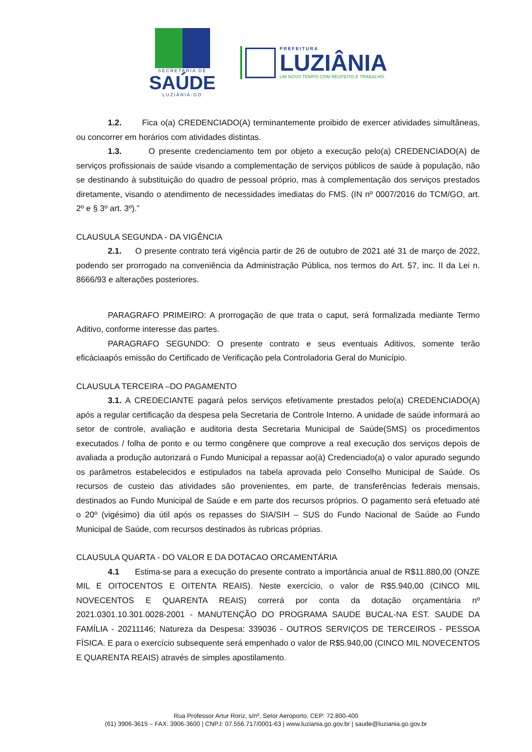SECRETARIA DE
SAÚDE
LUZIÂNIA-GO
PREFEITURA
LUZIÂNIA
UM NOVO TEMPO COM RESPEITO E TRABALHO.
1.2. Fica o(a) CREDENCIADO(A) terminantemente proibido de exercer atividades simultâneas, ou concorrer em horários com atividades distintas.
1.3. O presente credenciamento tem por objeto a execução pelo(a) CREDENCIADO(A) de serviços profissionais de saúde visando a complementação de serviços públicos de saúde à população, não se destinando à substituição do quadro de pessoal próprio, mas à complementação dos serviços prestados diretamente, visando o atendimento de necessidades imediatas do FMS. (IN nº 0007/2016 do TCM/GO, art. 2º e § 3º art. 3º).”
CLAUSULA SEGUNDA - DA VIGÊNCIA
2.1. O presente contrato terá vigência partir de 26 de outubro de 2021 até 31 de março de 2022, podendo ser prorrogado na conveniência da Administração Pública, nos termos do Art. 57, inc. II da Lei n. 8666/93 e alterações posteriores.
PARAGRAFO PRIMEIRO: A prorrogação de que trata o caput, será formalizada mediante Termo Aditivo, conforme interesse das partes.
PARAGRAFO SEGUNDO: O presente contrato e seus eventuais Aditivos, somente terão eficáciaapós emissão do Certificado de Verificação pela Controladoria Geral do Município.
CLAUSULA TERCEIRA –DO PAGAMENTO
3.1. A CREDECIANTE pagará pelos serviços efetivamente prestados pelo(a) CREDENCIADO(A) após a regular certificação da despesa pela Secretaria de Controle Interno. A unidade de saúde informará ao setor de controle, avaliação e auditoria desta Secretaria Municipal de Saúde(SMS) os procedimentos executados / folha de ponto e ou termo congênere que comprove a real execução dos serviços depois de avaliada a produção autorizará o Fundo Municipal a repassar ao(à) Credenciado(a) o valor apurado segundo os parâmetros estabelecidos e estipulados na tabela aprovada pelo Conselho Municipal de Saúde. Os recursos de custeio das atividades são provenientes, em parte, de transferências federais mensais, destinados ao Fundo Municipal de Saúde e em parte dos recursos próprios. O pagamento será efetuado até o 20º (vigésimo) dia útil após os repasses do SIA/SIH – SUS do Fundo Nacional de Saúde ao Fundo Municipal de Saúde, com recursos destinados às rubricas próprias.
CLAUSULA QUARTA - DO VALOR E DA DOTACAO ORCAMENTÁRIA
4.1 Estima-se para a execução do presente contrato a importância anual de R$11.880,00 (ONZE MIL E OITOCENTOS E OITENTA REAIS). Neste exercício, o valor de R$5.940,00 (CINCO MIL NOVECENTOS E QUARENTA REAIS) correrá por conta da dotação orçamentária nº 2021.0301.10.301.0028-2001 - MANUTENÇÃO DO PROGRAMA SAUDE BUCAL-NA EST. SAUDE DA FAMÍLIA - 20211146; Natureza da Despesa: 339036 - OUTROS SERVIÇOS DE TERCEIROS - PESSOA FÍSICA. E para o exercício subsequente será empenhado o valor de R$5.940,00 (CINCO MIL NOVECENTOS E QUARENTA REAIS) através de simples apostilamento.
Rua Professor Artur Roriz, s/nº, Setor Aeroporto, CEP: 72.800-400
(61) 3906-3615 – FAX: 3906-3600 | CNPJ: 07.556.717/0001-63 | www.luziania.go.gov.br | saude@luziania.go.gov.br